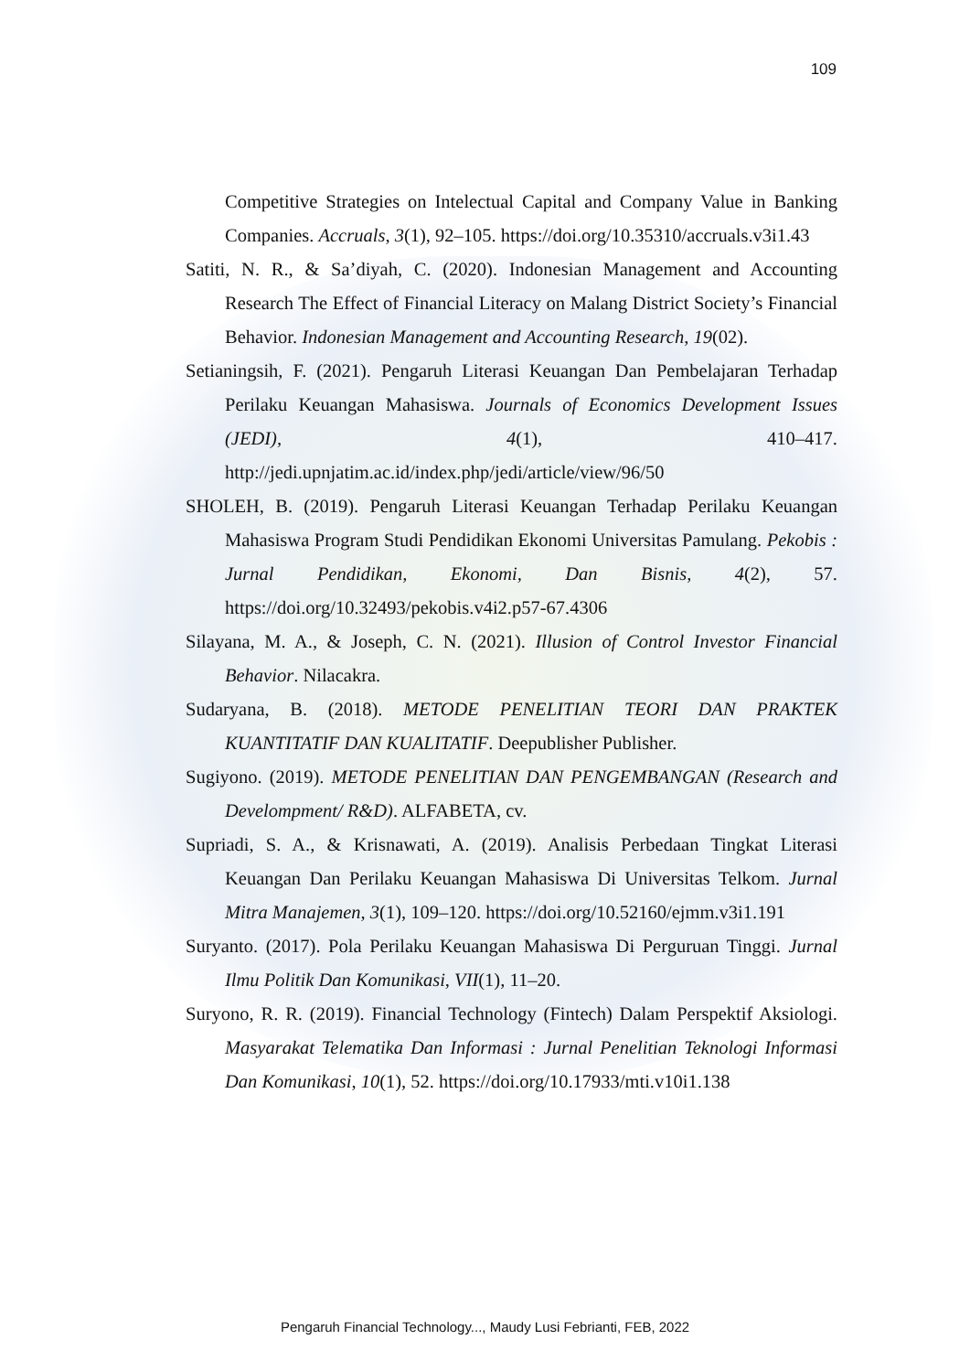109
Competitive Strategies on Intelectual Capital and Company Value in Banking Companies. Accruals, 3(1), 92–105. https://doi.org/10.35310/accruals.v3i1.43
Satiti, N. R., & Sa’diyah, C. (2020). Indonesian Management and Accounting Research The Effect of Financial Literacy on Malang District Society’s Financial Behavior. Indonesian Management and Accounting Research, 19(02).
Setianingsih, F. (2021). Pengaruh Literasi Keuangan Dan Pembelajaran Terhadap Perilaku Keuangan Mahasiswa. Journals of Economics Development Issues (JEDI), 4(1), 410–417. http://jedi.upnjatim.ac.id/index.php/jedi/article/view/96/50
SHOLEH, B. (2019). Pengaruh Literasi Keuangan Terhadap Perilaku Keuangan Mahasiswa Program Studi Pendidikan Ekonomi Universitas Pamulang. Pekobis : Jurnal Pendidikan, Ekonomi, Dan Bisnis, 4(2), 57. https://doi.org/10.32493/pekobis.v4i2.p57-67.4306
Silayana, M. A., & Joseph, C. N. (2021). Illusion of Control Investor Financial Behavior. Nilacakra.
Sudaryana, B. (2018). METODE PENELITIAN TEORI DAN PRAKTEK KUANTITATIF DAN KUALITATIF. Deepublisher Publisher.
Sugiyono. (2019). METODE PENELITIAN DAN PENGEMBANGAN (Research and Develompment/ R&D). ALFABETA, cv.
Supriadi, S. A., & Krisnawati, A. (2019). Analisis Perbedaan Tingkat Literasi Keuangan Dan Perilaku Keuangan Mahasiswa Di Universitas Telkom. Jurnal Mitra Manajemen, 3(1), 109–120. https://doi.org/10.52160/ejmm.v3i1.191
Suryanto. (2017). Pola Perilaku Keuangan Mahasiswa Di Perguruan Tinggi. Jurnal Ilmu Politik Dan Komunikasi, VII(1), 11–20.
Suryono, R. R. (2019). Financial Technology (Fintech) Dalam Perspektif Aksiologi. Masyarakat Telematika Dan Informasi : Jurnal Penelitian Teknologi Informasi Dan Komunikasi, 10(1), 52. https://doi.org/10.17933/mti.v10i1.138
Pengaruh Financial Technology..., Maudy Lusi Febrianti, FEB, 2022